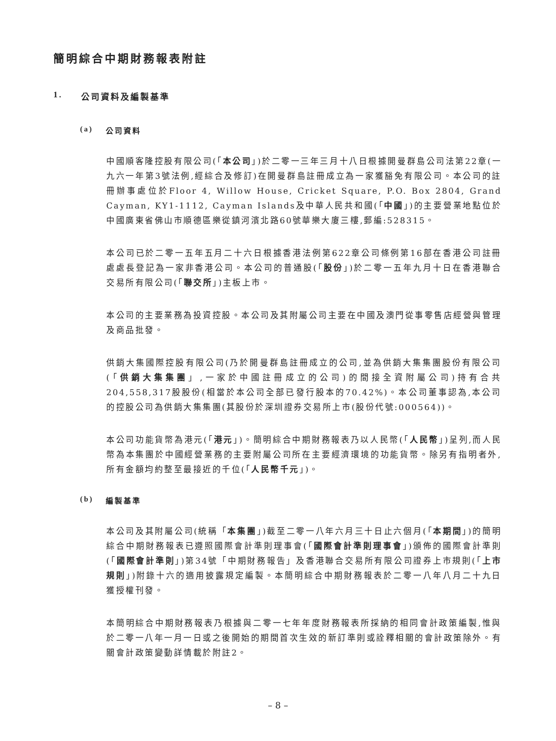簡明綜合中期財務報表附註
1. 公司資料及編製基準
(a) 公司資料
中國順客隆控股有限公司(「本公司」)於二零一三年三月十八日根據開曼群島公司法第22章(一九六一年第3號法例,經綜合及修訂)在開曼群島註冊成立為一家獲豁免有限公司。本公司的註冊辦事處位於Floor 4, Willow House, Cricket Square, P.O. Box 2804, Grand Cayman, KY1-1112, Cayman Islands及中華人民共和國(「中國」)的主要營業地點位於中國廣東省佛山市順德區樂從鎮河濱北路60號華樂大廈三樓,郵編:528315。
本公司已於二零一五年五月二十六日根據香港法例第622章公司條例第16部在香港公司註冊處處長登記為一家非香港公司。本公司的普通股(「股份」)於二零一五年九月十日在香港聯合交易所有限公司(「聯交所」)主板上市。
本公司的主要業務為投資控股。本公司及其附屬公司主要在中國及澳門從事零售店經營與管理及商品批發。
供銷大集國際控股有限公司(乃於開曼群島註冊成立的公司,並為供銷大集集團股份有限公司(「供銷大集集團」,一家於中國註冊成立的公司)的間接全資附屬公司)持有合共204,558,317股股份(相當於本公司全部已發行股本的70.42%)。本公司董事認為,本公司的控股公司為供銷大集集團(其股份於深圳證券交易所上市(股份代號:000564))。
本公司功能貨幣為港元(「港元」)。簡明綜合中期財務報表乃以人民幣(「人民幣」)呈列,而人民幣為本集團於中國經營業務的主要附屬公司所在主要經濟環境的功能貨幣。除另有指明者外,所有金額均約整至最接近的千位(「人民幣千元」)。
(b) 編製基準
本公司及其附屬公司(統稱「本集團」)截至二零一八年六月三十日止六個月(「本期間」)的簡明綜合中期財務報表已遵照國際會計準則理事會(「國際會計準則理事會」)頒佈的國際會計準則(「國際會計準則」)第34號「中期財務報告」及香港聯合交易所有限公司證券上市規則(「上市規則」)附錄十六的適用披露規定編製。本簡明綜合中期財務報表於二零一八年八月二十九日獲授權刊發。
本簡明綜合中期財務報表乃根據與二零一七年年度財務報表所採納的相同會計政策編製,惟與於二零一八年一月一日或之後開始的期間首次生效的新訂準則或詮釋相關的會計政策除外。有關會計政策變動詳情載於附註2。
– 8 –